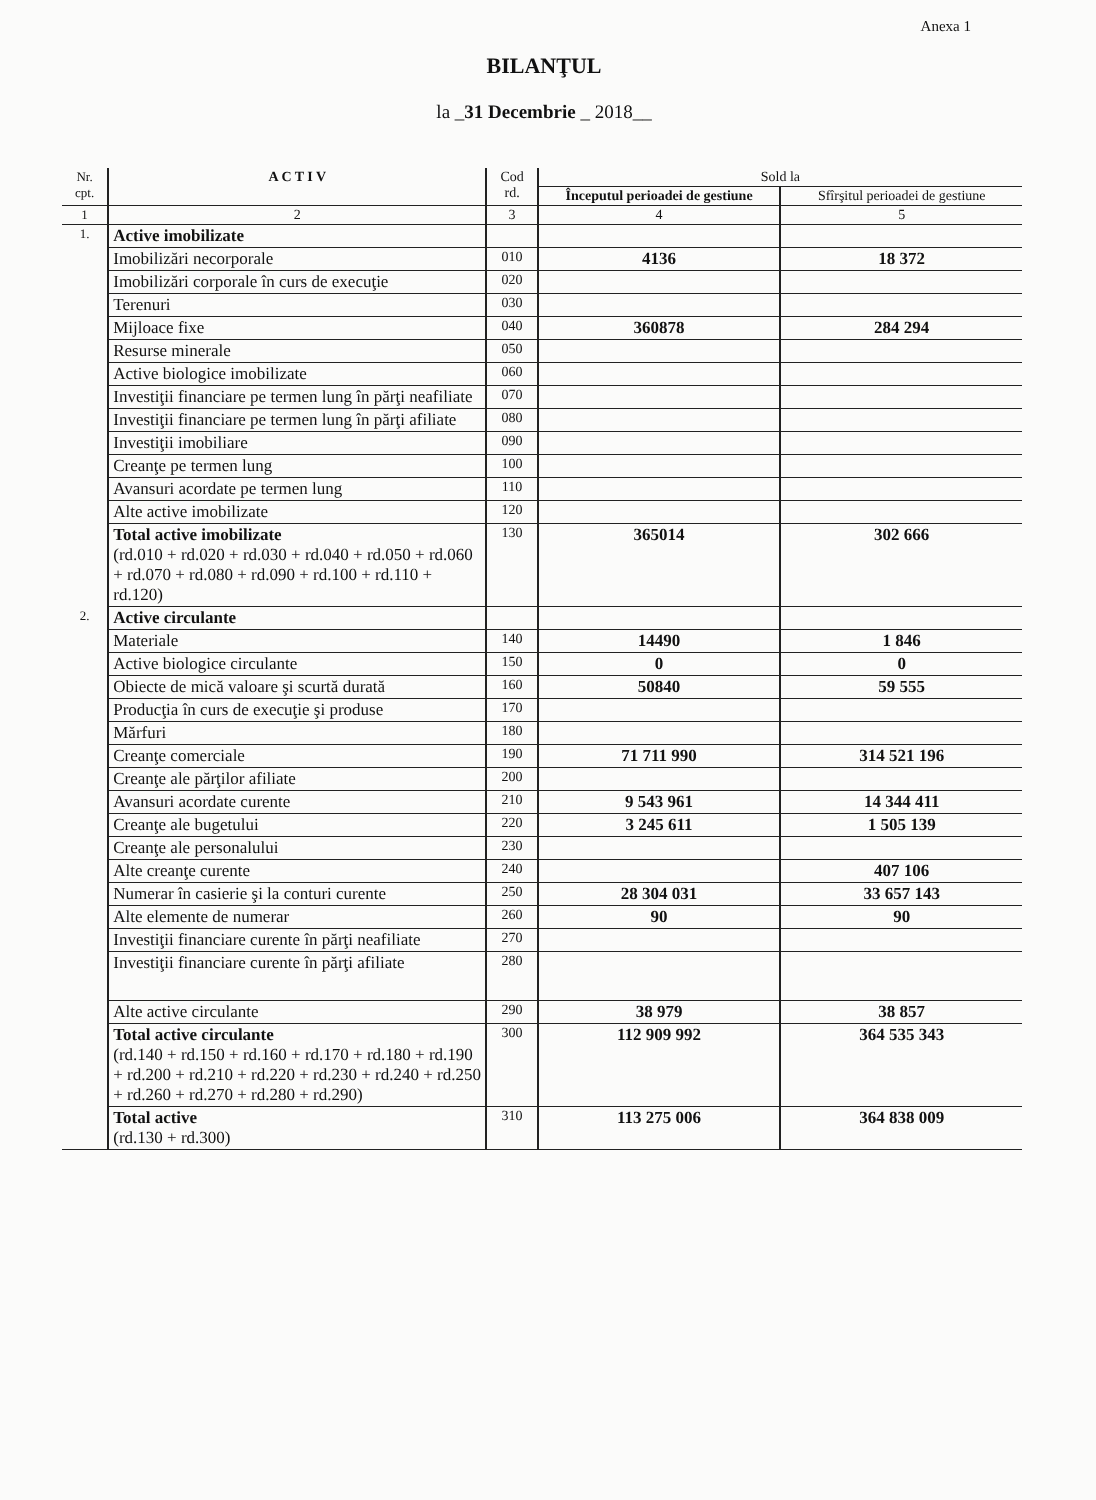Anexa 1
BILANŢUL
la _31 Decembrie _ 2018__
| Nr. cpt. | A C T I V | Cod rd. | Sold la | |
| --- | --- | --- | --- | --- |
| | | | Începutul perioadei de gestiune | Sfîrşitul perioadei de gestiune |
| 1 | 2 | 3 | 4 | 5 |
| 1. | Active imobilizate | | | |
| | Imobilizări necorporale | 010 | 4136 | 18 372 |
| | Imobilizări corporale în curs de execuţie | 020 | | |
| | Terenuri | 030 | | |
| | Mijloace fixe | 040 | 360878 | 284 294 |
| | Resurse minerale | 050 | | |
| | Active biologice imobilizate | 060 | | |
| | Investiţii financiare pe termen lung în părţi neafiliate | 070 | | |
| | Investiţii financiare pe termen lung în părţi afiliate | 080 | | |
| | Investiţii imobiliare | 090 | | |
| | Creanţe pe termen lung | 100 | | |
| | Avansuri acordate pe termen lung | 110 | | |
| | Alte active imobilizate | 120 | | |
| | Total active imobilizate (rd.010 + rd.020 + rd.030 + rd.040 + rd.050 + rd.060 + rd.070 + rd.080 + rd.090 + rd.100 + rd.110 + rd.120) | 130 | 365014 | 302 666 |
| 2. | Active circulante | | | |
| | Materiale | 140 | 14490 | 1 846 |
| | Active biologice circulante | 150 | 0 | 0 |
| | Obiecte de mică valoare şi scurtă durată | 160 | 50840 | 59 555 |
| | Producţia în curs de execuţie şi produse | 170 | | |
| | Mărfuri | 180 | | |
| | Creanţe comerciale | 190 | 71 711 990 | 314 521 196 |
| | Creanţe ale părţilor afiliate | 200 | | |
| | Avansuri acordate curente | 210 | 9 543 961 | 14 344 411 |
| | Creanţe ale bugetului | 220 | 3 245 611 | 1 505 139 |
| | Creanţe ale personalului | 230 | | |
| | Alte creanţe curente | 240 | | 407 106 |
| | Numerar în casierie şi la conturi curente | 250 | 28 304 031 | 33 657 143 |
| | Alte elemente de numerar | 260 | 90 | 90 |
| | Investiţii financiare curente în părţi neafiliate | 270 | | |
| | Investiţii financiare curente în părţi afiliate | 280 | | |
| | Alte active circulante | 290 | 38 979 | 38 857 |
| | Total active circulante (rd.140 + rd.150 + rd.160 + rd.170 + rd.180 + rd.190 + rd.200 + rd.210 + rd.220 + rd.230 + rd.240 + rd.250 + rd.260 + rd.270 + rd.280 + rd.290) | 300 | 112 909 992 | 364 535 343 |
| | Total active (rd.130 + rd.300) | 310 | 113 275 006 | 364 838 009 |